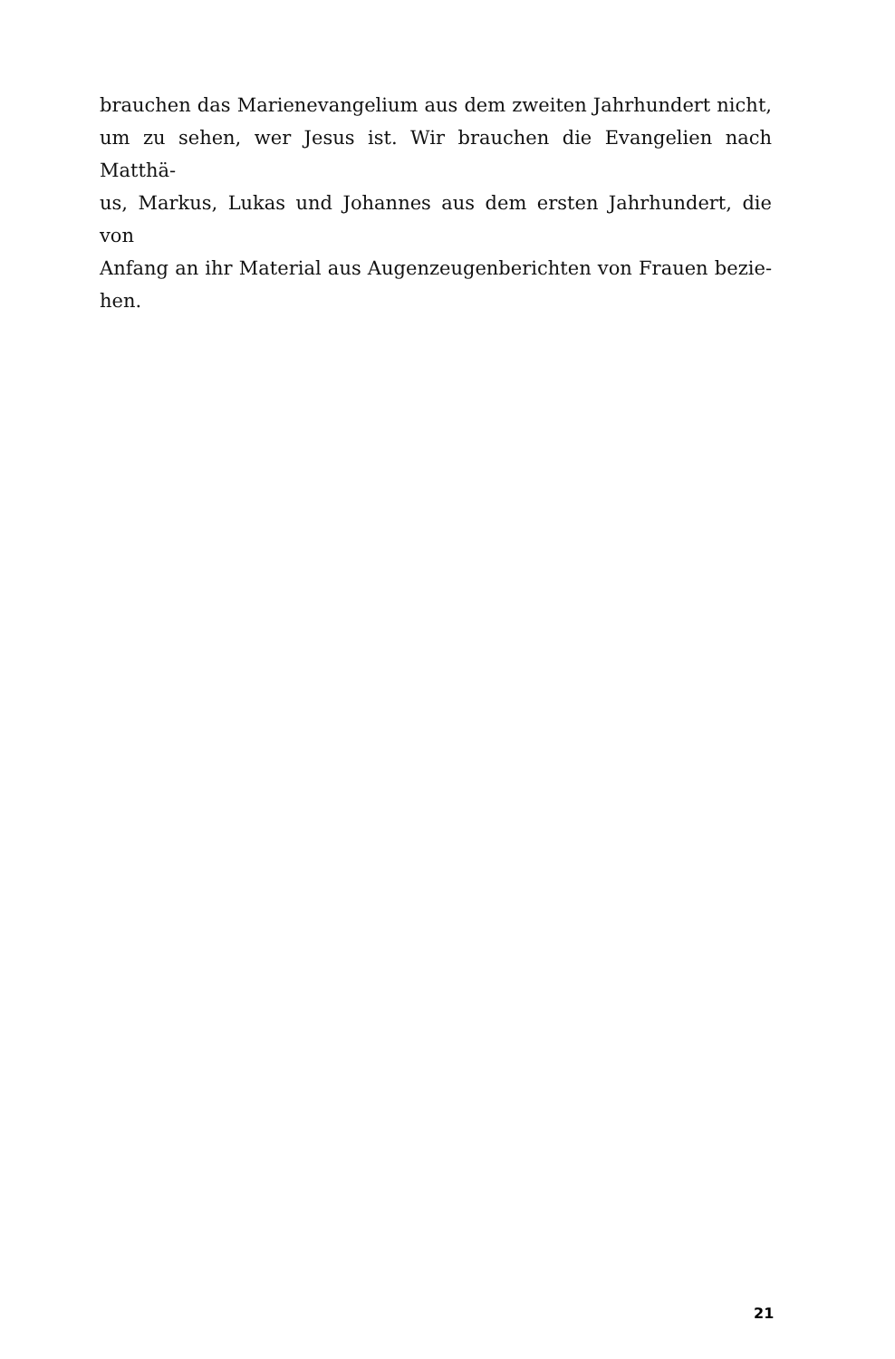brauchen das Marienevangelium aus dem zweiten Jahrhundert nicht,
um zu sehen, wer Jesus ist. Wir brauchen die Evangelien nach Matthä-
us, Markus, Lukas und Johannes aus dem ersten Jahrhundert, die von
Anfang an ihr Material aus Augenzeugenberichten von Frauen bezie-
hen.
21